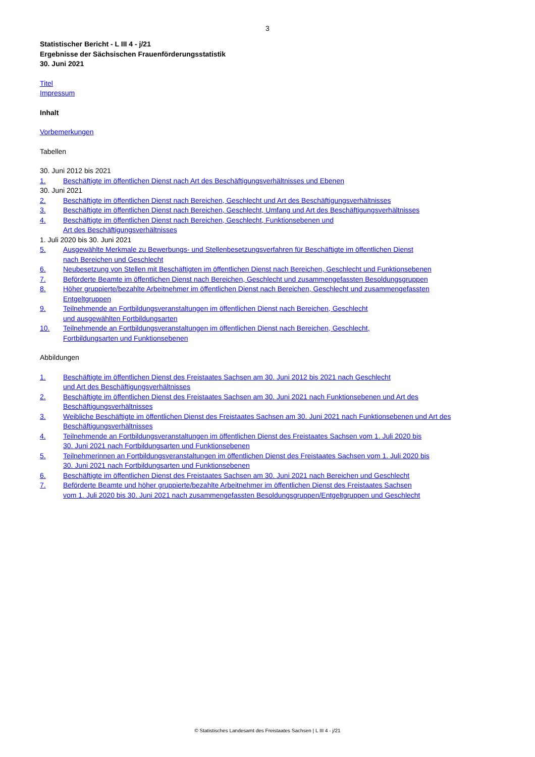3
Statistischer Bericht - L III 4 - j/21
Ergebnisse der Sächsischen Frauenförderungsstatistik
30. Juni 2021
Titel
Impressum
Inhalt
Vorbemerkungen
Tabellen
30. Juni 2012 bis 2021
1. Beschäftigte im öffentlichen Dienst nach Art des Beschäftigungsverhältnisses und Ebenen
30. Juni 2021
2. Beschäftigte im öffentlichen Dienst nach Bereichen, Geschlecht und Art des Beschäftigungsverhältnisses
3. Beschäftigte im öffentlichen Dienst nach Bereichen, Geschlecht, Umfang und Art des Beschäftigungsverhältnisses
4. Beschäftigte im öffentlichen Dienst nach Bereichen, Geschlecht, Funktionsebenen und
Art des Beschäftigungsverhältnisses
1. Juli 2020 bis 30. Juni 2021
5. Ausgewählte Merkmale zu Bewerbungs- und Stellenbesetzungsverfahren für Beschäftigte im öffentlichen Dienst
nach Bereichen und Geschlecht
6. Neubesetzung von Stellen mit Beschäftigten im öffentlichen Dienst nach Bereichen, Geschlecht und Funktionsebenen
7. Beförderte Beamte im öffentlichen Dienst nach Bereichen, Geschlecht und zusammengefassten Besoldungsgruppen
8. Höher gruppierte/bezahlte Arbeitnehmer im öffentlichen Dienst nach Bereichen, Geschlecht und zusammengefassten
Entgeltgruppen
9. Teilnehmende an Fortbildungsveranstaltungen im öffentlichen Dienst nach Bereichen, Geschlecht
und ausgewählten Fortbildungsarten
10. Teilnehmende an Fortbildungsveranstaltungen im öffentlichen Dienst nach Bereichen, Geschlecht,
Fortbildungsarten und Funktionsebenen
Abbildungen
1. Beschäftigte im öffentlichen Dienst des Freistaates Sachsen am 30. Juni 2012 bis 2021 nach Geschlecht
und Art des Beschäftigungsverhältnisses
2. Beschäftigte im öffentlichen Dienst des Freistaates Sachsen am 30. Juni 2021 nach Funktionsebenen und Art des
Beschäftigungsverhältnisses
3. Weibliche Beschäftigte im öffentlichen Dienst des Freistaates Sachsen am 30. Juni 2021 nach Funktionsebenen und Art des
Beschäftigungsverhältnisses
4. Teilnehmende an Fortbildungsveranstaltungen im öffentlichen Dienst des Freistaates Sachsen vom 1. Juli 2020 bis
30. Juni 2021 nach Fortbildungsarten und Funktionsebenen
5. Teilnehmerinnen an Fortbildungsveranstaltungen im öffentlichen Dienst des Freistaates Sachsen vom 1. Juli 2020 bis
30. Juni 2021 nach Fortbildungsarten und Funktionsebenen
6. Beschäftigte im öffentlichen Dienst des Freistaates Sachsen am 30. Juni 2021 nach Bereichen und Geschlecht
7. Beförderte Beamte und höher gruppierte/bezahlte Arbeitnehmer im öffentlichen Dienst des Freistaates Sachsen
vom 1. Juli 2020 bis 30. Juni 2021 nach zusammengefassten Besoldungsgruppen/Entgeltgruppen und Geschlecht
© Statistisches Landesamt des Freistaates Sachsen | L III 4 - j/21